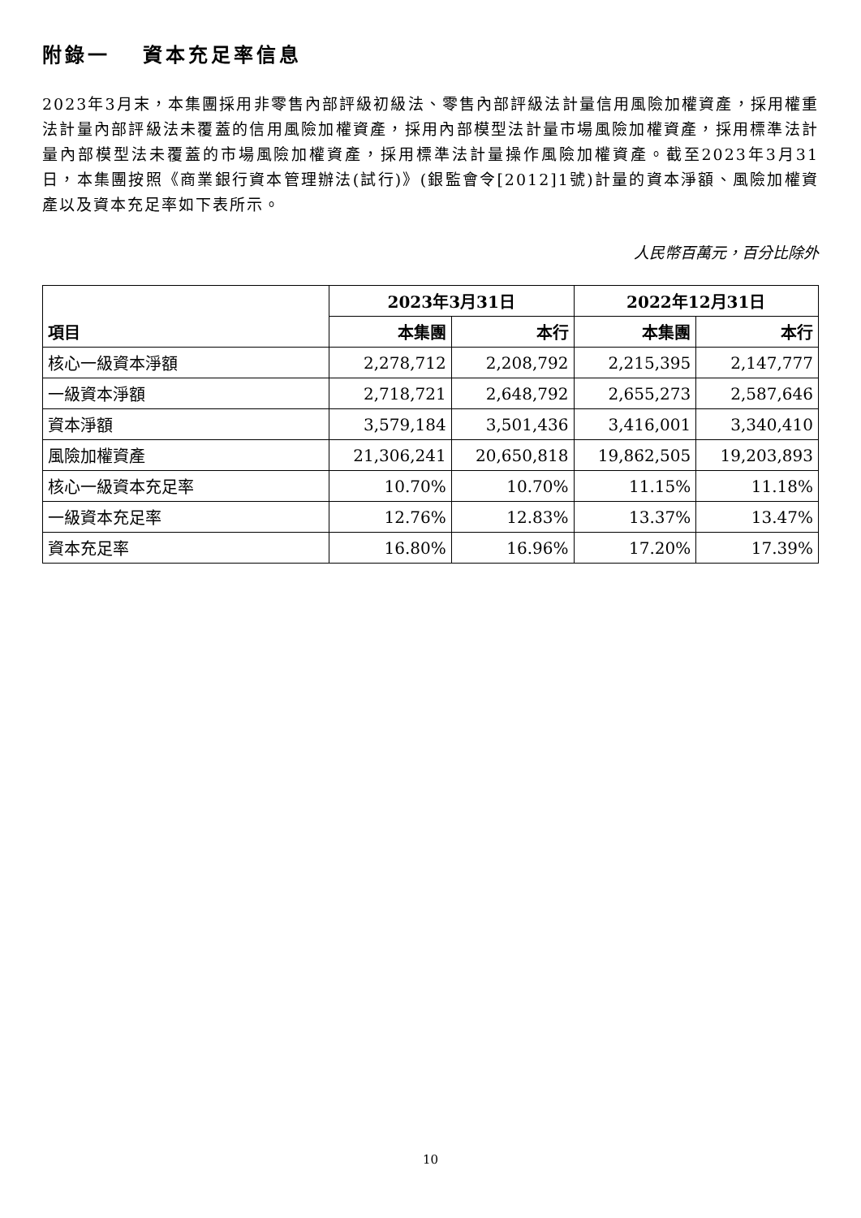附錄一　 資本充足率信息
2023年3月末，本集團採用非零售內部評級初級法、零售內部評級法計量信用風險加權資產，採用權重法計量內部評級法未覆蓋的信用風險加權資產，採用內部模型法計量市場風險加權資產，採用標準法計量內部模型法未覆蓋的市場風險加權資產，採用標準法計量操作風險加權資產。截至2023年3月31日，本集團按照《商業銀行資本管理辦法(試行)》(銀監會令[2012]1號)計量的資本淨額、風險加權資產以及資本充足率如下表所示。
人民幣百萬元，百分比除外
| 項目 | 2023年3月31日 | | 2022年12月31日 | |
| --- | --- | --- | --- | --- |
| | 本集團 | 本行 | 本集團 | 本行 |
| 核心一級資本淨額 | 2,278,712 | 2,208,792 | 2,215,395 | 2,147,777 |
| 一級資本淨額 | 2,718,721 | 2,648,792 | 2,655,273 | 2,587,646 |
| 資本淨額 | 3,579,184 | 3,501,436 | 3,416,001 | 3,340,410 |
| 風險加權資產 | 21,306,241 | 20,650,818 | 19,862,505 | 19,203,893 |
| 核心一級資本充足率 | 10.70% | 10.70% | 11.15% | 11.18% |
| 一級資本充足率 | 12.76% | 12.83% | 13.37% | 13.47% |
| 資本充足率 | 16.80% | 16.96% | 17.20% | 17.39% |
10